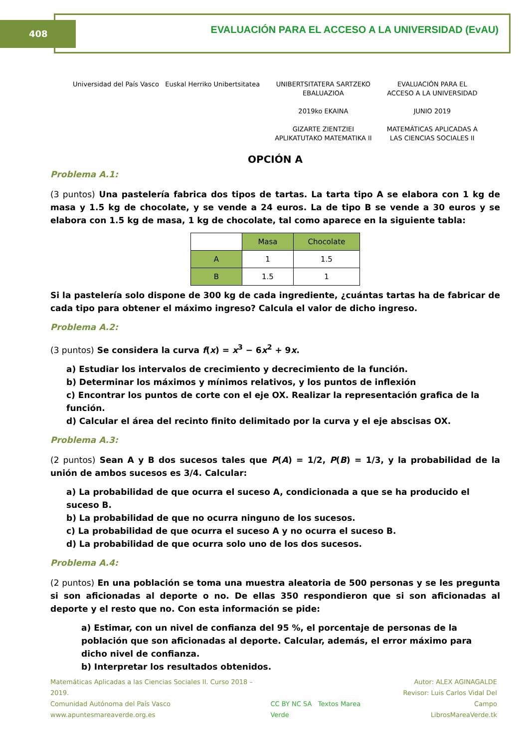408 EVALUACIÓN PARA EL ACCESO A LA UNIVERSIDAD (EvAU)
Universidad del País Vasco Euskal Herriko Unibertsitatea
UNIBERTSITATERA SARTZEKO
EBALUAZIOA
2019ko EKAINA
GIZARTE ZIENTZIEI
APLIKATUTAKO MATEMATIKA II
EVALUACIÓN PARA EL
ACCESO A LA UNIVERSIDAD
JUNIO 2019
MATEMÁTICAS APLICADAS A
LAS CIENCIAS SOCIALES II
OPCIÓN A
Problema A.1:
(3 puntos) Una pastelería fabrica dos tipos de tartas. La tarta tipo A se elabora con 1 kg de masa y 1.5 kg de chocolate, y se vende a 24 euros. La de tipo B se vende a 30 euros y se elabora con 1.5 kg de masa, 1 kg de chocolate, tal como aparece en la siguiente tabla:
| | Masa | Chocolate |
| A | 1 | 1.5 |
| B | 1.5 | 1 |
Si la pastelería solo dispone de 300 kg de cada ingrediente, ¿cuántas tartas ha de fabricar de cada tipo para obtener el máximo ingreso? Calcula el valor de dicho ingreso.
Problema A.2:
(3 puntos) Se considera la curva f(x) = x<sup>3</sup> − 6x<sup>2</sup> + 9x.
a) Estudiar los intervalos de crecimiento y decrecimiento de la función.
b) Determinar los máximos y mínimos relativos, y los puntos de inflexión
c) Encontrar los puntos de corte con el eje OX. Realizar la representación grafica de la función.
d) Calcular el área del recinto finito delimitado por la curva y el eje abscisas OX.
Problema A.3:
(2 puntos) Sean A y B dos sucesos tales que P(A) = 1/2, P(B) = 1/3, y la probabilidad de la unión de ambos sucesos es 3/4. Calcular:
a) La probabilidad de que ocurra el suceso A, condicionada a que se ha producido el suceso B.
b) La probabilidad de que no ocurra ninguno de los sucesos.
c) La probabilidad de que ocurra el suceso A y no ocurra el suceso B.
d) La probabilidad de que ocurra solo uno de los dos sucesos.
Problema A.4:
(2 puntos) En una población se toma una muestra aleatoria de 500 personas y se les pregunta si son aficionadas al deporte o no. De ellas 350 respondieron que si son aficionadas al deporte y el resto que no. Con esta información se pide:
a) Estimar, con un nivel de confianza del 95 %, el porcentaje de personas de la población que son aficionadas al deporte. Calcular, además, el error máximo para dicho nivel de confianza.
b) Interpretar los resultados obtenidos.
Matemáticas Aplicadas a las Ciencias Sociales II. Curso 2018 – 2019.
Comunidad Autónoma del País Vasco
www.apuntesmareaverde.org.es
CC BY NC SA Textos Marea Verde
Autor: ALEX AGINAGALDE
Revisor: Luis Carlos Vidal Del Campo
LibrosMareaVerde.tk